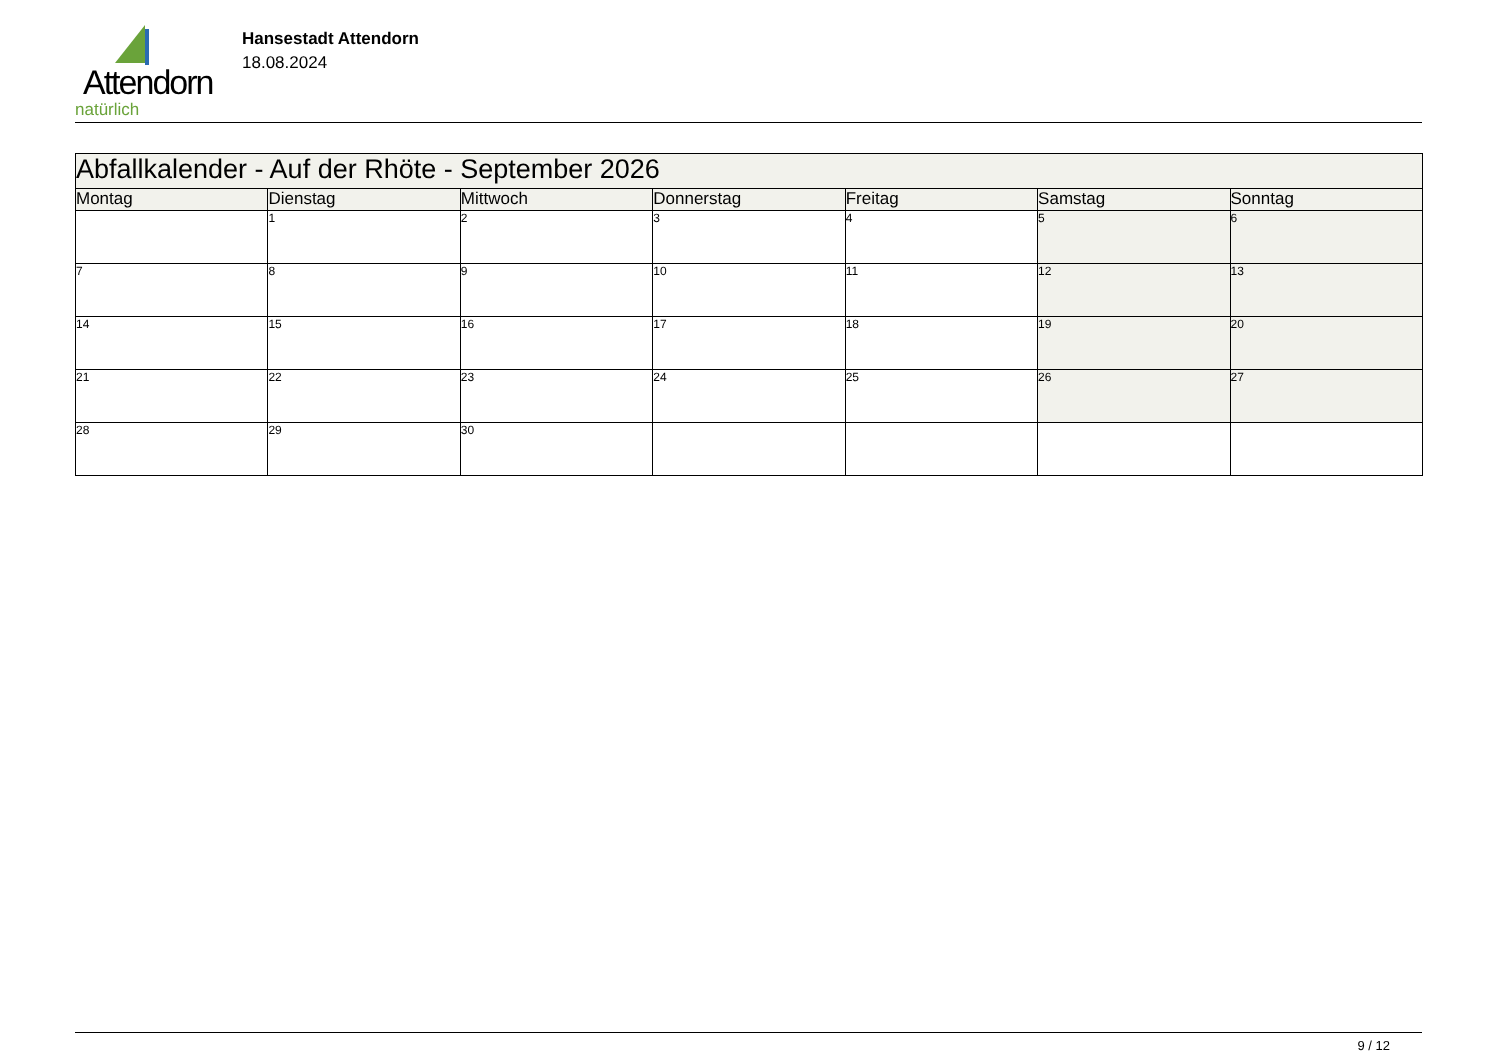Attendorn
natürlich
Hansestadt Attendorn
18.08.2024
| Abfallkalender - Auf der Rhöte - September 2026 | | | | | | |
| Montag | Dienstag | Mittwoch | Donnerstag | Freitag | Samstag | Sonntag |
| | 1 | 2 | 3 | 4 | 5 | 6 |
| 7 | 8 | 9 | 10 | 11 | 12 | 13 |
| 14 | 15 | 16 | 17 | 18 | 19 | 20 |
| 21 | 22 | 23 | 24 | 25 | 26 | 27 |
| 28 | 29 | 30 | | | | |
9 / 12